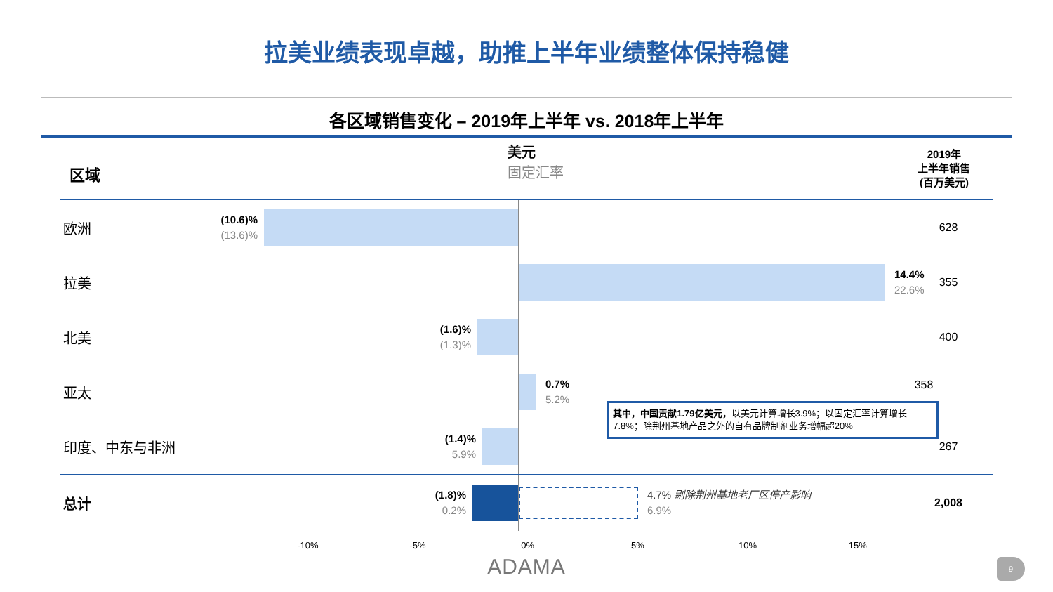拉美业绩表现卓越，助推上半年业绩整体保持稳健
各区域销售变化 – 2019年上半年 vs. 2018年上半年
区域
美元
固定汇率
2019年
上半年销售
(百万美元)
欧洲
(10.6)%
(13.6)%
628
拉美
14.4%
22.6%
355
北美
(1.6)%
(1.3)%
400
亚太
0.7%
5.2%
其中，中国贡献1.79亿美元，以美元计算增长3.9%；以固定汇率计算增长7.8%；除荆州基地产品之外的自有品牌制剂业务增幅超20%
358
印度、中东与非洲
(1.4)%
5.9%
267
总计
(1.8)%
0.2%
4.7% 剔除荆州基地老厂区停产影响
6.9%
2,008
-10% -5% 0% 5% 10% 15%
ADAMA
9